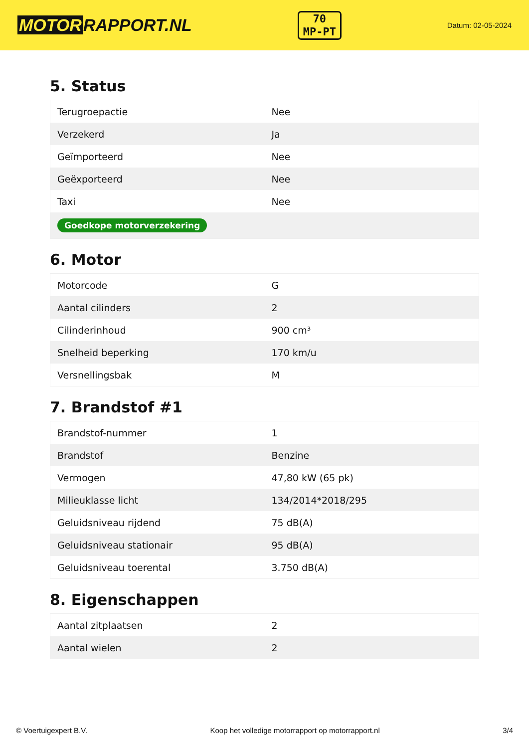MOTOR RAPPORT.NL
70
MP-PT
Datum: 02-05-2024
5. Status
| Terugroepactie | Nee |
| Verzekerd | Ja |
| Geïmporteerd | Nee |
| Geëxporteerd | Nee |
| Taxi | Nee |
| Goedkope motorverzekering | |
6. Motor
| Motorcode | G |
| Aantal cilinders | 2 |
| Cilinderinhoud | 900 cm³ |
| Snelheid beperking | 170 km/u |
| Versnellingsbak | M |
7. Brandstof #1
| Brandstof-nummer | 1 |
| Brandstof | Benzine |
| Vermogen | 47,80 kW (65 pk) |
| Milieuklasse licht | 134/2014*2018/295 |
| Geluidsniveau rijdend | 75 dB(A) |
| Geluidsniveau stationair | 95 dB(A) |
| Geluidsniveau toerental | 3.750 dB(A) |
8. Eigenschappen
| Aantal zitplaatsen | 2 |
| Aantal wielen | 2 |
© Voertuigexpert B.V. Koop het volledige motorrapport op motorrapport.nl 3/4